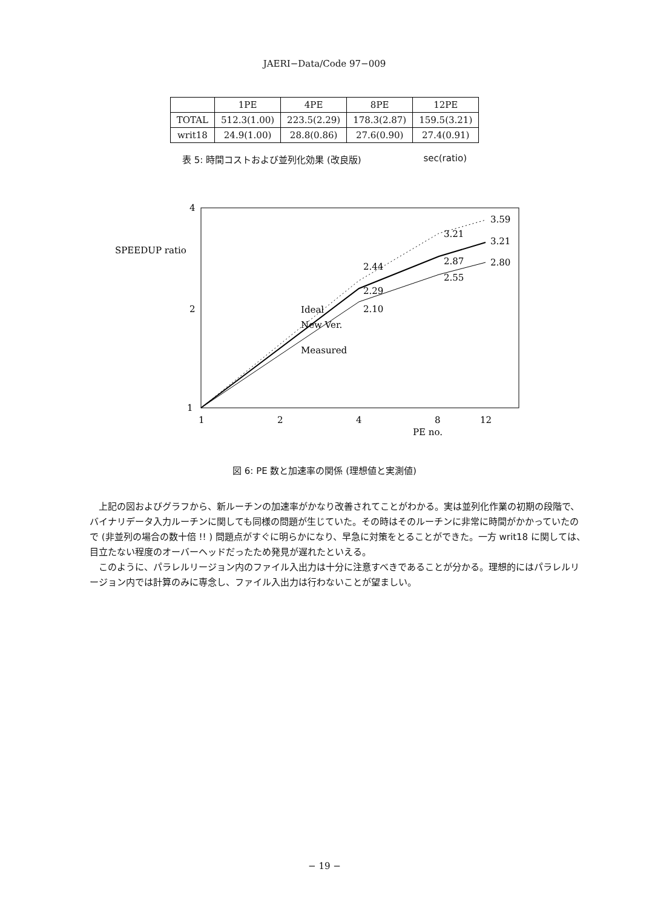JAERI−Data/Code 97−009
| | 1PE | 4PE | 8PE | 12PE |
| --- | --- | --- | --- | --- |
| TOTAL | 512.3(1.00) | 223.5(2.29) | 178.3(2.87) | 159.5(3.21) |
| writ18 | 24.9(1.00) | 28.8(0.86) | 27.6(0.90) | 27.4(0.91) |
表 5: 時間コストおよび並列化効果 (改良版) sec(ratio)
4
2
1
SPEEDUP ratio
1
2
4
8
12
PE no.
2.44
3.21
3.59
2.29
2.87
3.21
2.10
2.55
2.80
Ideal
New Ver.
Measured
図 6: PE 数と加速率の関係 (理想値と実測値)
上記の図およびグラフから、新ルーチンの加速率がかなり改善されてことがわかる。実は並列化作業の初期の段階で、バイナリデータ入力ルーチンに関しても同様の問題が生じていた。その時はそのルーチンに非常に時間がかかっていたので (非並列の場合の数十倍 !! ) 問題点がすぐに明らかになり、早急に対策をとることができた。一方 writ18 に関しては、目立たない程度のオーバーヘッドだったため発見が遅れたといえる。
このように、パラレルリージョン内のファイル入出力は十分に注意すべきであることが分かる。理想的にはパラレルリージョン内では計算のみに専念し、ファイル入出力は行わないことが望ましい。
− 19 −